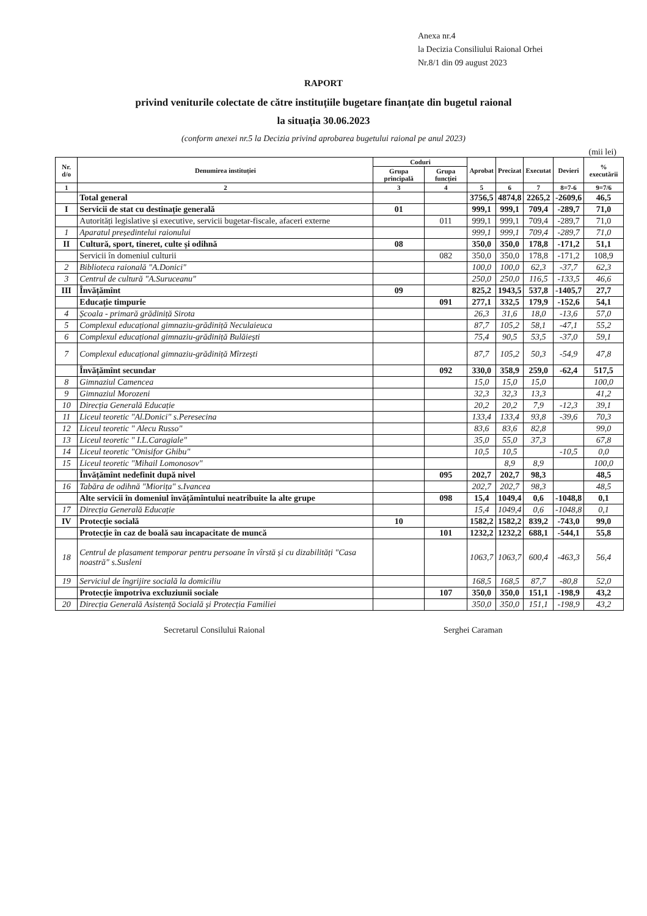Anexa nr.4
la Decizia Consiliului Raional Orhei
Nr.8/1 din 09 august 2023
RAPORT
privind veniturile colectate de către instituțiile bugetare finanțate din bugetul raional
la situația 30.06.2023
(conform anexei nr.5 la Decizia privind aprobarea bugetului raional pe anul 2023)
(mii lei)
| Nr. d/o | Denumirea instituției | Coduri | | Aprobat | Precizat | Executat | Devieri | % executării |
| --- | --- | --- | --- | --- | --- | --- | --- | --- |
| | | Grupa principală | Grupa funcției | | | | | |
| 1 | 2 | 3 | 4 | 5 | 6 | 7 | 8=7-6 | 9=7/6 |
| | Total general | | | 3756,5 | 4874,8 | 2265,2 | -2609,6 | 46,5 |
| I | Servicii de stat cu destinație generală | 01 | | 999,1 | 999,1 | 709,4 | -289,7 | 71,0 |
| | Autorități legislative și executive, servicii bugetar-fiscale, afaceri externe | | 011 | 999,1 | 999,1 | 709,4 | -289,7 | 71,0 |
| 1 | Aparatul președintelui raionului | | | 999,1 | 999,1 | 709,4 | -289,7 | 71,0 |
| II | Cultură, sport, tineret, culte și odihnă | 08 | | 350,0 | 350,0 | 178,8 | -171,2 | 51,1 |
| | Servicii în domeniul culturii | | 082 | 350,0 | 350,0 | 178,8 | -171,2 | 108,9 |
| 2 | Biblioteca raională "A.Donici" | | | 100,0 | 100,0 | 62,3 | -37,7 | 62,3 |
| 3 | Centrul de cultură "A.Suruceanu" | | | 250,0 | 250,0 | 116,5 | -133,5 | 46,6 |
| III | Învățămînt | 09 | | 825,2 | 1943,5 | 537,8 | -1405,7 | 27,7 |
| | Educație timpurie | | 091 | 277,1 | 332,5 | 179,9 | -152,6 | 54,1 |
| 4 | Școala - primară grădiniță Sirota | | | 26,3 | 31,6 | 18,0 | -13,6 | 57,0 |
| 5 | Complexul educațional gimnaziu-grădiniță Neculaieuca | | | 87,7 | 105,2 | 58,1 | -47,1 | 55,2 |
| 6 | Complexul educațional gimnaziu-grădiniță Bulăiești | | | 75,4 | 90,5 | 53,5 | -37,0 | 59,1 |
| 7 | Complexul educațional gimnaziu-grădiniță Mîrzești | | | 87,7 | 105,2 | 50,3 | -54,9 | 47,8 |
| | Învățămînt secundar | | 092 | 330,0 | 358,9 | 259,0 | -62,4 | 517,5 |
| 8 | Gimnaziul Camencea | | | 15,0 | 15,0 | 15,0 | | 100,0 |
| 9 | Gimnaziul Morozeni | | | 32,3 | 32,3 | 13,3 | | 41,2 |
| 10 | Direcția Generală Educație | | | 20,2 | 20,2 | 7,9 | -12,3 | 39,1 |
| 11 | Liceul teoretic "Al.Donici" s.Peresecina | | | 133,4 | 133,4 | 93,8 | -39,6 | 70,3 |
| 12 | Liceul teoretic " Alecu Russo" | | | 83,6 | 83,6 | 82,8 | | 99,0 |
| 13 | Liceul teoretic " I.L.Caragiale" | | | 35,0 | 55,0 | 37,3 | | 67,8 |
| 14 | Liceul teoretic "Onisifor Ghibu" | | | 10,5 | 10,5 | | -10,5 | 0,0 |
| 15 | Liceul teoretic "Mihail Lomonosov" | | | | 8,9 | 8,9 | | 100,0 |
| | Învățămînt nedefinit după nivel | | 095 | 202,7 | 202,7 | 98,3 | | 48,5 |
| 16 | Tabăra de odihnă "Miorița" s.Ivancea | | | 202,7 | 202,7 | 98,3 | | 48,5 |
| | Alte servicii în domeniul învățămîntului neatribuite la alte grupe | | 098 | 15,4 | 1049,4 | 0,6 | -1048,8 | 0,1 |
| 17 | Direcția Generală Educație | | | 15,4 | 1049,4 | 0,6 | -1048,8 | 0,1 |
| IV | Protecție socială | 10 | | 1582,2 | 1582,2 | 839,2 | -743,0 | 99,0 |
| | Protecție în caz de boală sau incapacitate de muncă | | 101 | 1232,2 | 1232,2 | 688,1 | -544,1 | 55,8 |
| 18 | Centrul de plasament temporar pentru persoane în vîrstă și cu dizabilități "Casa noastră" s.Susleni | | | 1063,7 | 1063,7 | 600,4 | -463,3 | 56,4 |
| 19 | Serviciul de îngrijire socială la domiciliu | | | 168,5 | 168,5 | 87,7 | -80,8 | 52,0 |
| | Protecție împotriva excluziunii sociale | | 107 | 350,0 | 350,0 | 151,1 | -198,9 | 43,2 |
| 20 | Direcția Generală Asistență Socială și Protecția Familiei | | | 350,0 | 350,0 | 151,1 | -198,9 | 43,2 |
Secretarul Consilului Raional Serghei Caraman